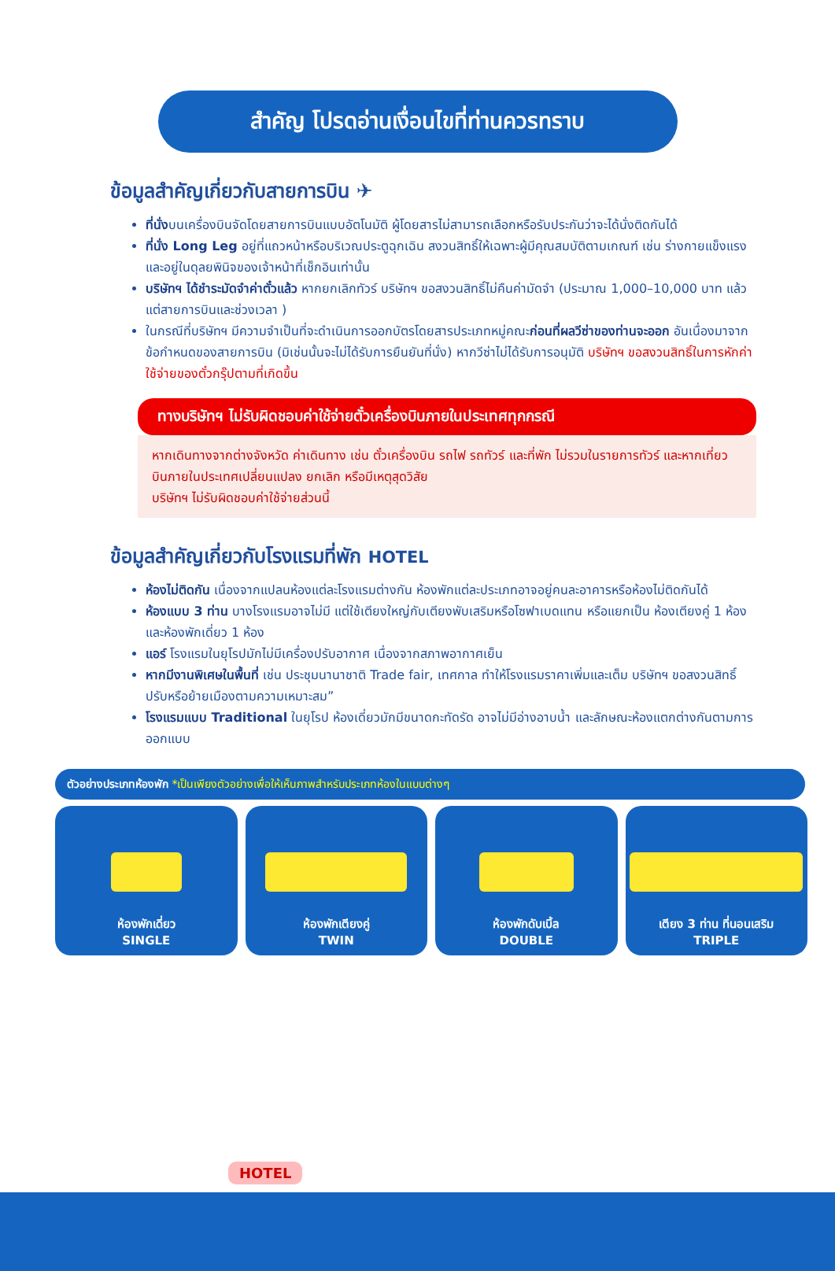สำคัญ โปรดอ่านเงื่อนไขที่ท่านควรทราบ
ข้อมูลสำคัญเกี่ยวกับสายการบิน ✈
ที่นั่งบนเครื่องบินจัดโดยสายการบินแบบอัตโนมัติ ผู้โดยสารไม่สามารถเลือกหรือรับประกันว่าจะได้นั่งติดกันได้
ที่นั่ง Long Leg อยู่ที่แถวหน้าหรือบริเวณประตูฉุกเฉิน สงวนสิทธิ์ให้เฉพาะผู้มีคุณสมบัติตามเกณฑ์ เช่น ร่างกายแข็งแรง และอยู่ในดุลยพินิจของเจ้าหน้าที่เช็กอินเท่านั้น
บริษัทฯ ได้ชำระมัดจำค่าตั๋วแล้ว หากยกเลิกทัวร์ บริษัทฯ ขอสงวนสิทธิ์ไม่คืนค่ามัดจำ (ประมาณ 1,000–10,000 บาท แล้วแต่สายการบินและช่วงเวลา )
ในกรณีที่บริษัทฯ มีความจำเป็นที่จะดำเนินการออกบัตรโดยสารประเภทหมู่คณะก่อนที่ผลวีซ่าของท่านจะออก อันเนื่องมาจากข้อกำหนดของสายการบิน (มิเช่นนั้นจะไม่ได้รับการยืนยันที่นั่ง) หากวีซ่าไม่ได้รับการอนุมัติ บริษัทฯ ขอสงวนสิทธิ์ในการหักค่าใช้จ่ายของตั๋วกรุ๊ปตามที่เกิดขึ้น
ทางบริษัทฯ ไม่รับผิดชอบค่าใช้จ่ายตั๋วเครื่องบินภายในประเทศทุกกรณี
หากเดินทางจากต่างจังหวัด ค่าเดินทาง เช่น ตั๋วเครื่องบิน รถไฟ รถทัวร์ และที่พัก ไม่รวมในรายการทัวร์ และหากเที่ยวบินภายในประเทศเปลี่ยนแปลง ยกเลิก หรือมีเหตุสุดวิสัย
บริษัทฯ ไม่รับผิดชอบค่าใช้จ่ายส่วนนี้
ข้อมูลสำคัญเกี่ยวกับโรงแรมที่พัก HOTEL
ห้องไม่ติดกัน เนื่องจากแปลนห้องแต่ละโรงแรมต่างกัน ห้องพักแต่ละประเภทอาจอยู่คนละอาคารหรือห้องไม่ติดกันได้
ห้องแบบ 3 ท่าน บางโรงแรมอาจไม่มี แต่ใช้เตียงใหญ่กับเตียงพับเสริมหรือโซฟาเบดแทน หรือแยกเป็น ห้องเตียงคู่ 1 ห้องและห้องพักเดี่ยว 1 ห้อง
แอร์ โรงแรมในยุโรปมักไม่มีเครื่องปรับอากาศ เนื่องจากสภาพอากาศเย็น
หากมีงานพิเศษในพื้นที่ เช่น ประชุมนานาชาติ Trade fair, เทศกาล ทำให้โรงแรมราคาเพิ่มและเต็ม บริษัทฯ ขอสงวนสิทธิ์ปรับหรือย้ายเมืองตามความเหมาะสม”
โรงแรมแบบ Traditional ในยุโรป ห้องเดี่ยวมักมีขนาดกะทัดรัด อาจไม่มีอ่างอาบน้ำ และลักษณะห้องแตกต่างกันตามการออกแบบ
ตัวอย่างประเภทห้องพัก *เป็นเพียงตัวอย่างเพื่อให้เห็นภาพสำหรับประเภทห้องในแบบต่างๆ
ห้องพักเดี่ยว
SINGLE
ห้องพักเตียงคู่
TWIN
ห้องพักดับเบิ้ล
DOUBLE
เตียง 3 ท่าน ที่นอนเสริม
TRIPLE
HOTEL